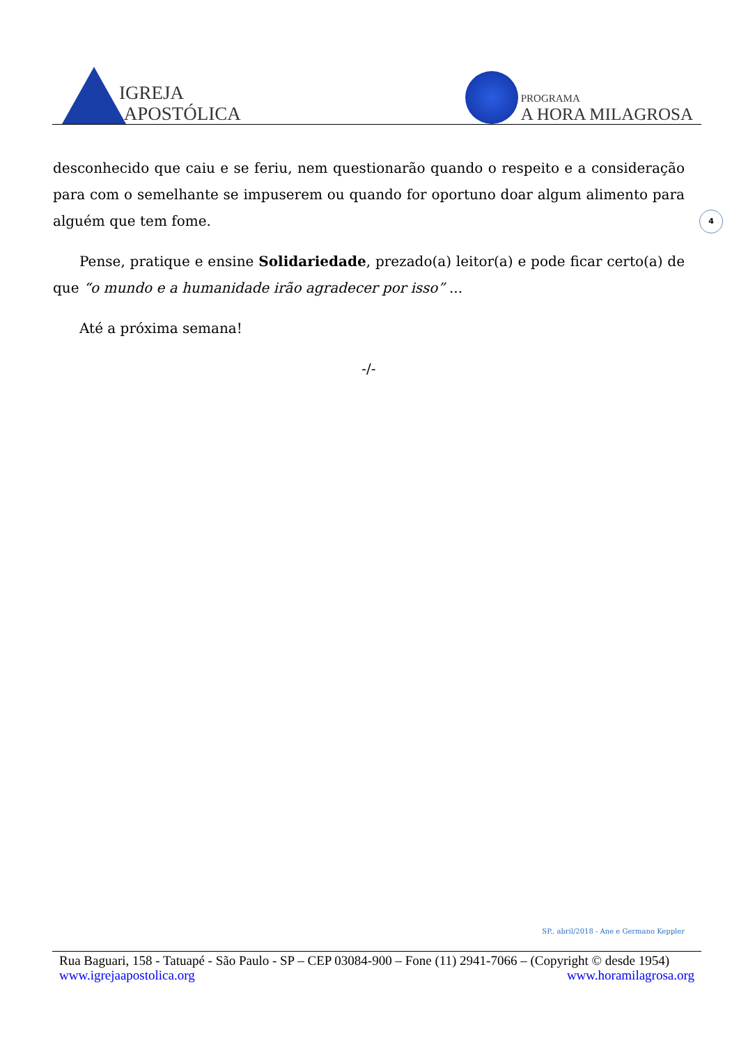IGREJA
APOSTÓLICA
PROGRAMA
A HORA MILAGROSA
4
desconhecido que caiu e se feriu, nem questionarão quando o respeito e a consideração para com o semelhante se impuserem ou quando for oportuno doar algum alimento para alguém que tem fome.
Pense, pratique e ensine Solidariedade, prezado(a) leitor(a) e pode ficar certo(a) de que “o mundo e a humanidade irão agradecer por isso” ...
Até a próxima semana!
-/-
SP., abril/2018 - Ane e Germano Keppler
Rua Baguari, 158 - Tatuapé - São Paulo - SP – CEP 03084-900 – Fone (11) 2941-7066 – (Copyright © desde 1954)
www.igrejaapostolica.org www.horamilagrosa.org